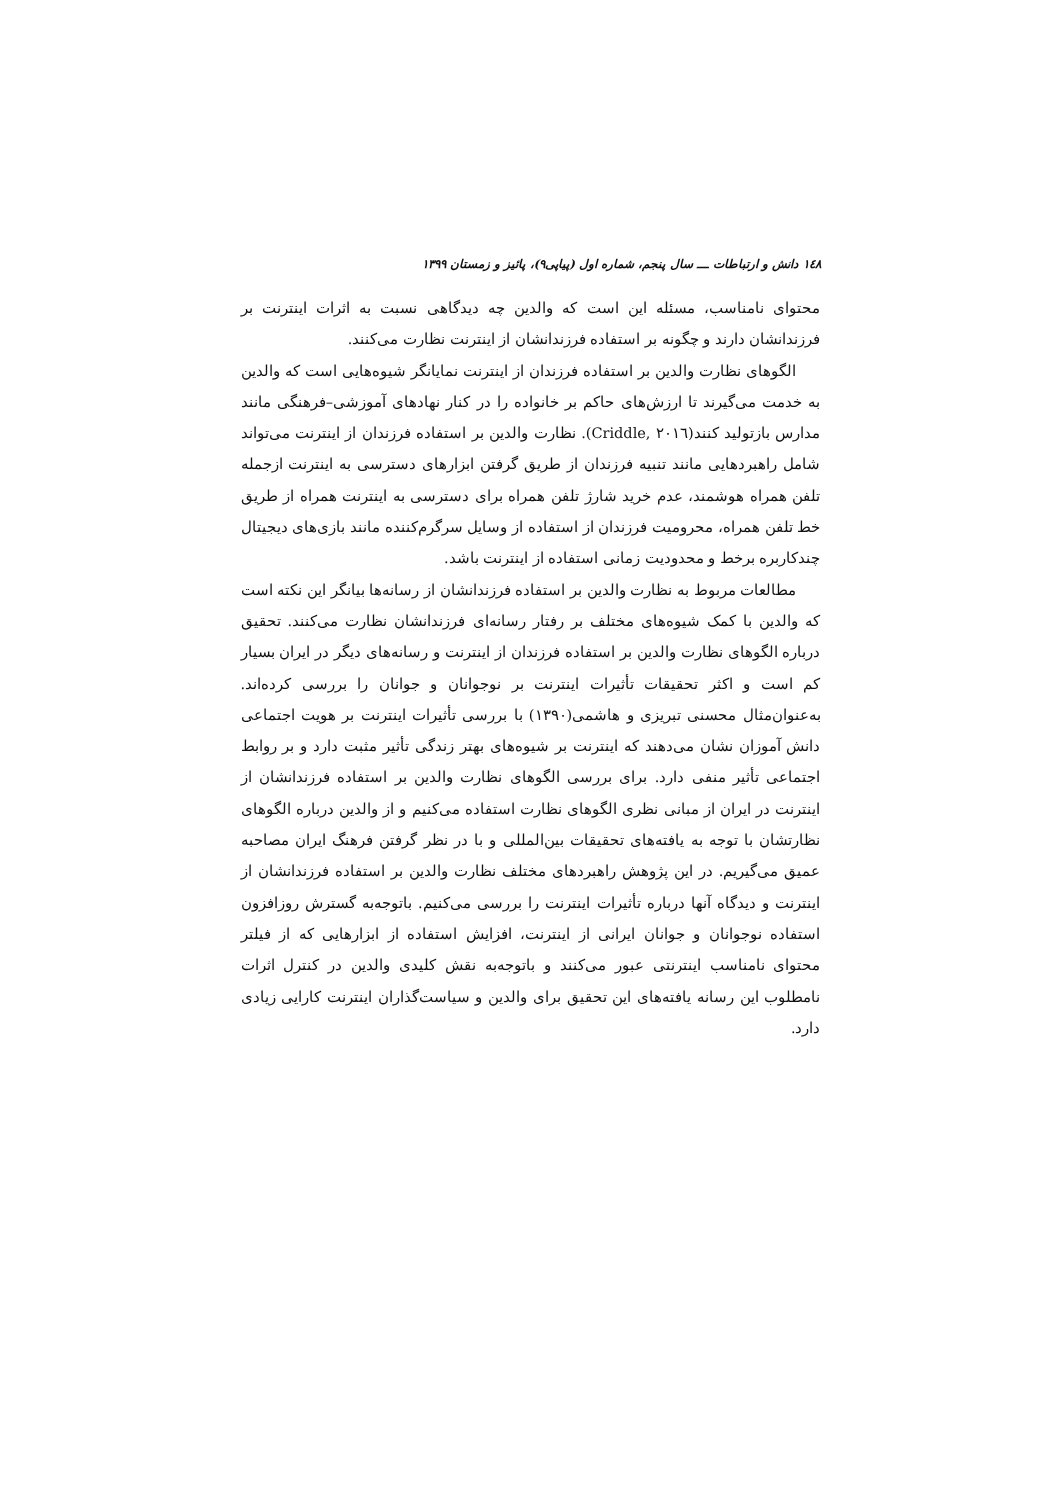۱٤۸ دانش و ارتباطات ـــ سال پنجم، شماره اول (پیاپی۹)، پائیز و زمستان ۱۳۹۹
محتوای نامناسب، مسئله این است که والدین چه دیدگاهی نسبت به اثرات اینترنت بر فرزندانشان دارند و چگونه بر استفاده فرزندانشان از اینترنت نظارت می‌کنند.
الگوهای نظارت والدین بر استفاده فرزندان از اینترنت نمایانگر شیوه‌هایی است که والدین به خدمت می‌گیرند تا ارزش‌های حاکم بر خانواده را در کنار نهادهای آموزشی–فرهنگی مانند مدارس بازتولید کنند(Criddle, ۲۰۱٦). نظارت والدین بر استفاده فرزندان از اینترنت می‌تواند شامل راهبردهایی مانند تنبیه فرزندان از طریق گرفتن ابزارهای دسترسی به اینترنت ازجمله تلفن همراه هوشمند، عدم خرید شارژ تلفن همراه برای دسترسی به اینترنت همراه از طریق خط تلفن همراه، محرومیت فرزندان از استفاده از وسایل سرگرم‌کننده مانند بازی‌های دیجیتال چندکاربره برخط و محدودیت زمانی استفاده از اینترنت باشد.
مطالعات مربوط به نظارت والدین بر استفاده فرزندانشان از رسانه‌ها بیانگر این نکته است که والدین با کمک شیوه‌های مختلف بر رفتار رسانه‌ای فرزندانشان نظارت می‌کنند. تحقیق درباره الگوهای نظارت والدین بر استفاده فرزندان از اینترنت و رسانه‌های دیگر در ایران بسیار کم است و اکثر تحقیقات تأثیرات اینترنت بر نوجوانان و جوانان را بررسی کرده‌اند. به‌عنوان‌مثال محسنی تبریزی و هاشمی(۱۳۹۰) با بررسی تأثیرات اینترنت بر هویت اجتماعی دانش آموزان نشان می‌دهند که اینترنت بر شیوه‌های بهتر زندگی تأثیر مثبت دارد و بر روابط اجتماعی تأثیر منفی دارد. برای بررسی الگوهای نظارت والدین بر استفاده فرزندانشان از اینترنت در ایران از مبانی نظری الگوهای نظارت استفاده می‌کنیم و از والدین درباره الگوهای نظارتشان با توجه به یافته‌های تحقیقات بین‌المللی و با در نظر گرفتن فرهنگ ایران مصاحبه عمیق می‌گیریم. در این پژوهش راهبردهای مختلف نظارت والدین بر استفاده فرزندانشان از اینترنت و دیدگاه آنها درباره تأثیرات اینترنت را بررسی می‌کنیم. باتوجه‌به گسترش روزافزون استفاده نوجوانان و جوانان ایرانی از اینترنت، افزایش استفاده از ابزارهایی که از فیلتر محتوای نامناسب اینترنتی عبور می‌کنند و باتوجه‌به نقش کلیدی والدین در کنترل اثرات نامطلوب این رسانه یافته‌های این تحقیق برای والدین و سیاست‌گذاران اینترنت کارایی زیادی دارد.